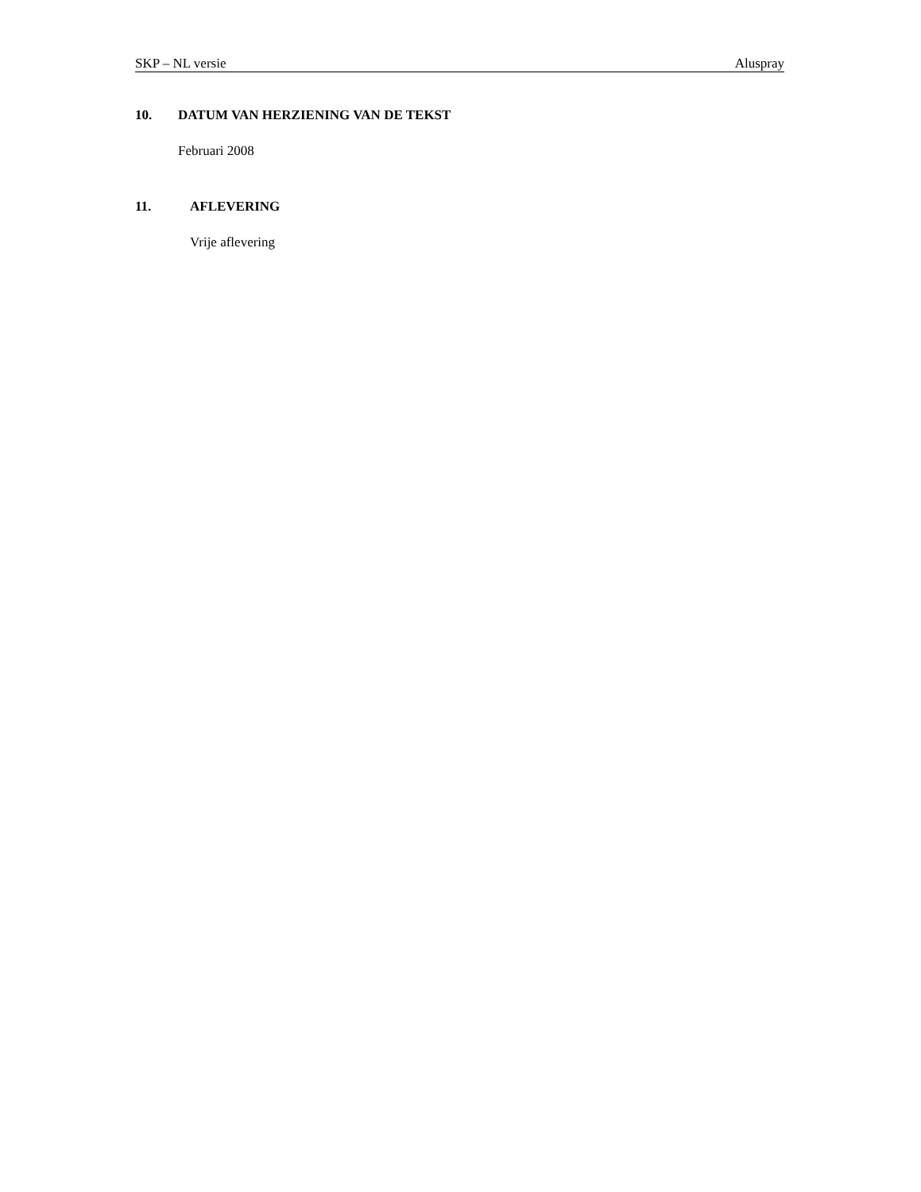SKP – NL versie Aluspray
10. DATUM VAN HERZIENING VAN DE TEKST
Februari 2008
11. AFLEVERING
Vrije aflevering